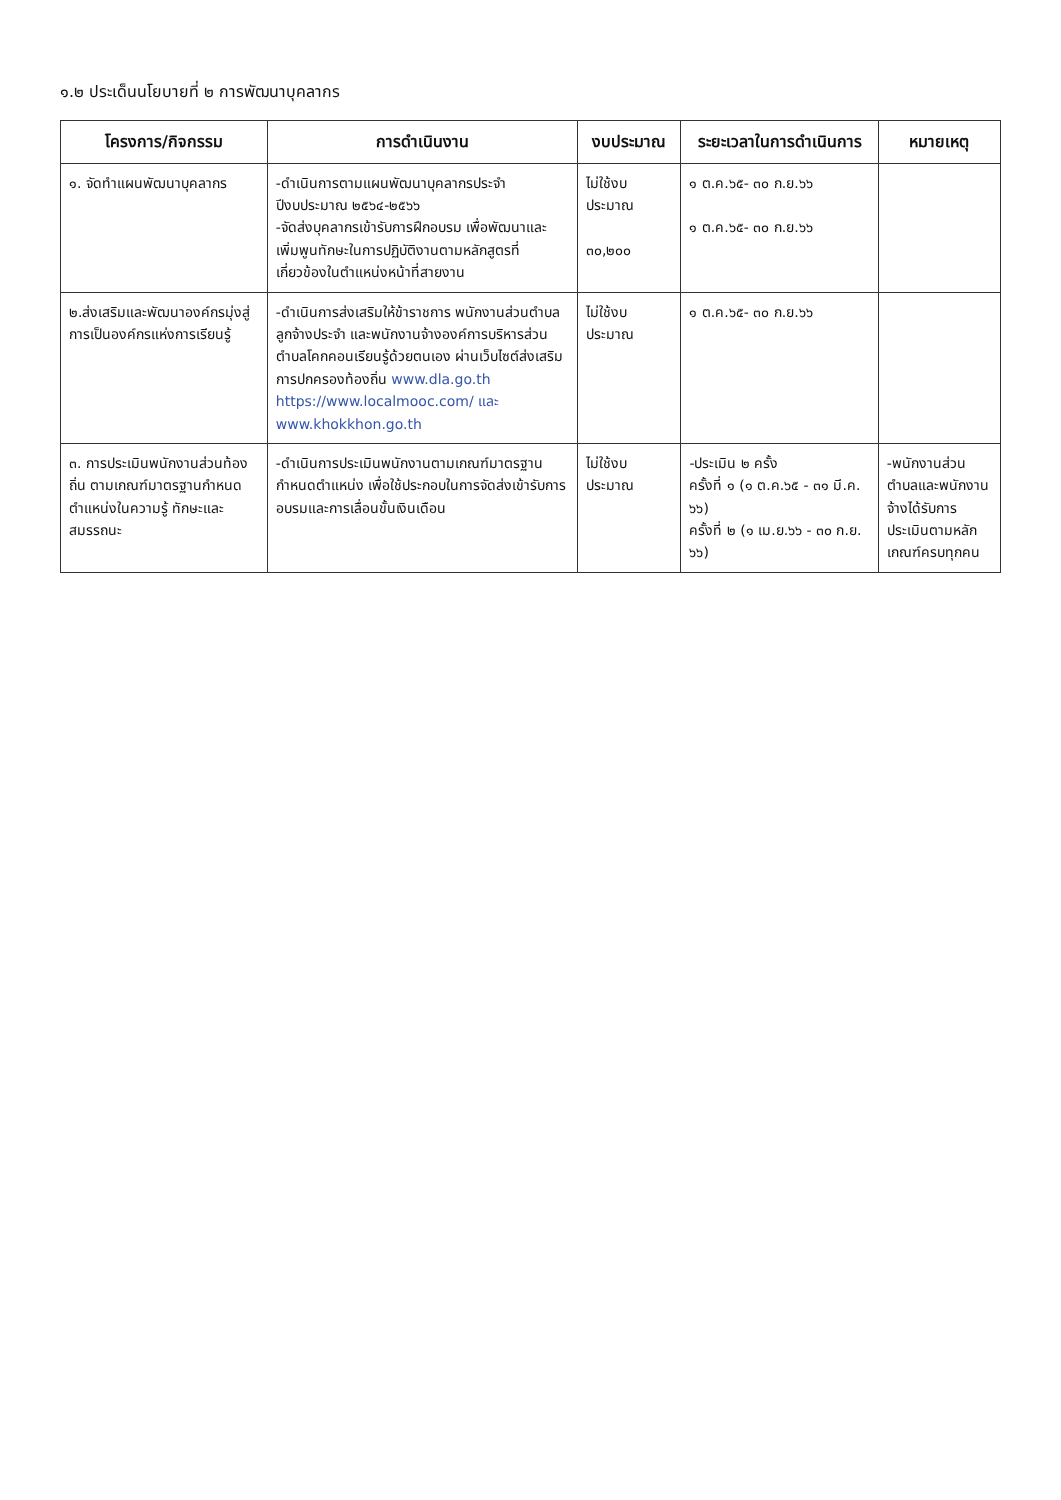๑.๒ ประเด็นนโยบายที่ ๒ การพัฒนาบุคลากร
| โครงการ/กิจกรรม | การดำเนินงาน | งบประมาณ | ระยะเวลาในการดำเนินการ | หมายเหตุ |
| --- | --- | --- | --- | --- |
| ๑. จัดทำแผนพัฒนาบุคลากร | -ดำเนินการตามแผนพัฒนาบุคลากรประจำปีงบประมาณ ๒๕๖๔-๒๕๖๖ -จัดส่งบุคลากรเข้ารับการฝึกอบรม เพื่อพัฒนาและเพิ่มพูนทักษะในการปฏิบัติงานตามหลักสูตรที่เกี่ยวข้องในตำแหน่งหน้าที่สายงาน | ไม่ใช้งบประมาณ ๓๐,๒๐๐ | ๑ ต.ค.๖๕- ๓๐ ก.ย.๖๖ ๑ ต.ค.๖๕- ๓๐ ก.ย.๖๖ | |
| ๒.ส่งเสริมและพัฒนาองค์กรมุ่งสู่การเป็นองค์กรแห่งการเรียนรู้ | -ดำเนินการส่งเสริมให้ข้าราชการ พนักงานส่วนตำบล ลูกจ้างประจำ และพนักงานจ้างองค์การบริหารส่วนตำบลโคกคอนเรียนรู้ด้วยตนเอง ผ่านเว็บไซต์ส่งเสริมการปกครองท้องถิ่น www.dla.go.th https://www.localmooc.com/ และ www.khokkhon.go.th | ไม่ใช้งบประมาณ | ๑ ต.ค.๖๕- ๓๐ ก.ย.๖๖ | |
| ๓. การประเมินพนักงานส่วนท้องถิ่น ตามเกณฑ์มาตรฐานกำหนดตำแหน่งในความรู้ ทักษะและสมรรถนะ | -ดำเนินการประเมินพนักงานตามเกณฑ์มาตรฐานกำหนดตำแหน่ง เพื่อใช้ประกอบในการจัดส่งเข้ารับการอบรมและการเลื่อนขั้นเงินเดือน | ไม่ใช้งบประมาณ | -ประเมิน ๒ ครั้ง ครั้งที่ ๑ (๑ ต.ค.๖๕ - ๓๑ มี.ค. ๖๖) ครั้งที่ ๒ (๑ เม.ย.๖๖ - ๓๐ ก.ย. ๖๖) | -พนักงานส่วนตำบลและพนักงานจ้างได้รับการประเมินตามหลักเกณฑ์ครบทุกคน |